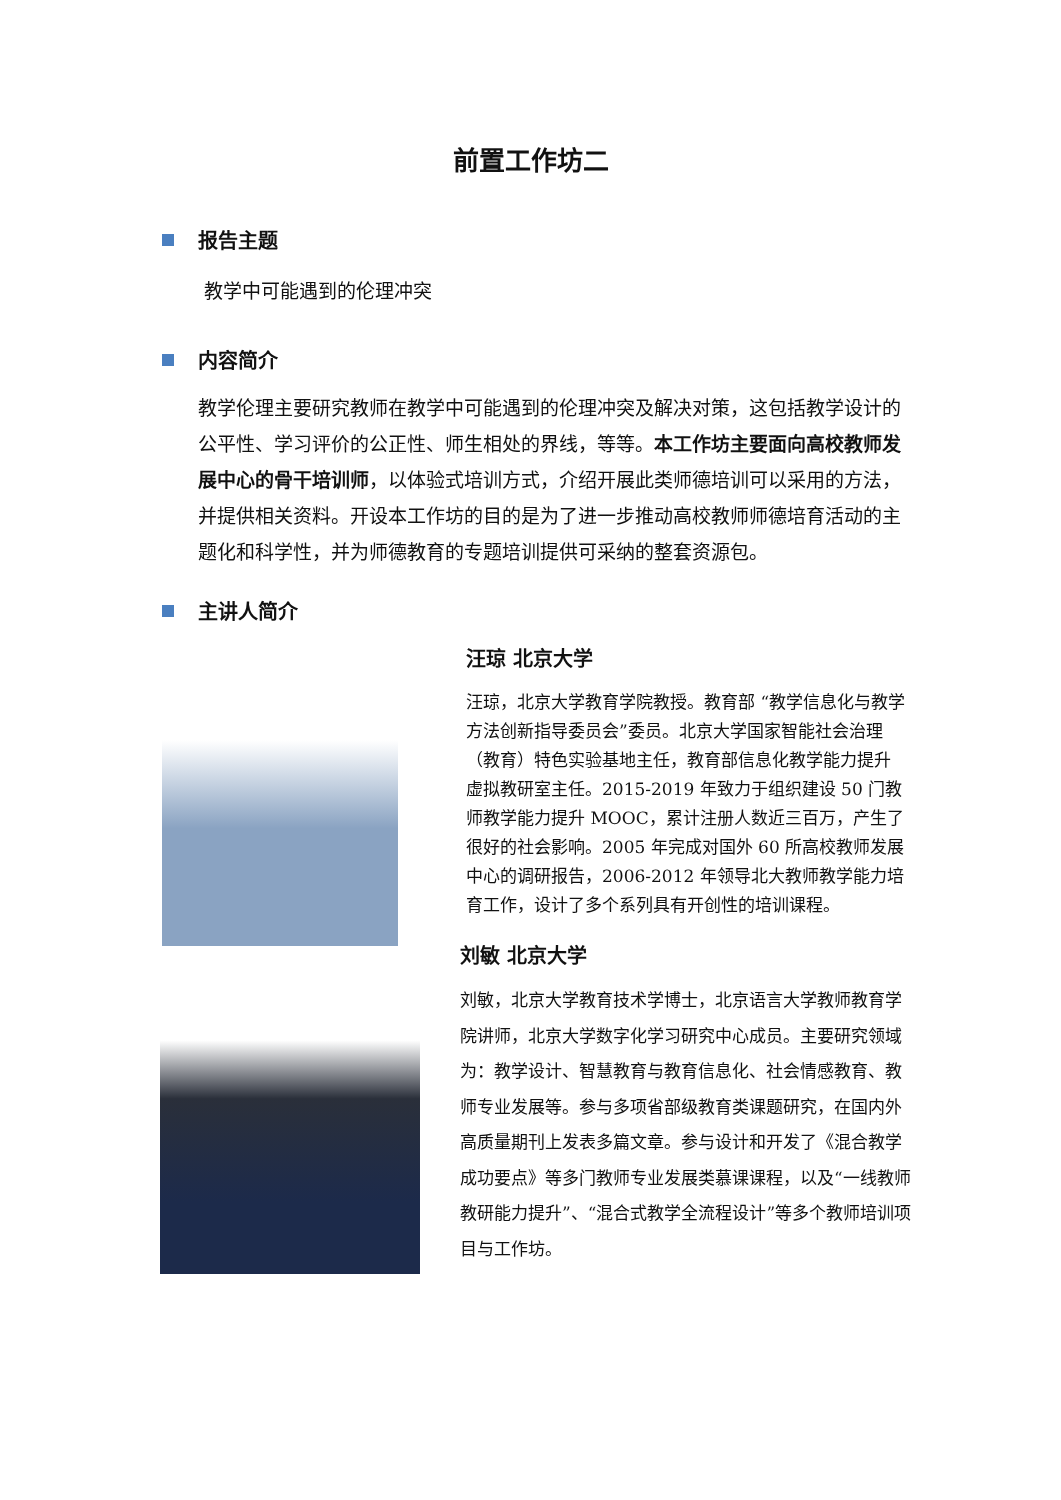前置工作坊二
报告主题
教学中可能遇到的伦理冲突
内容简介
教学伦理主要研究教师在教学中可能遇到的伦理冲突及解决对策，这包括教学设计的公平性、学习评价的公正性、师生相处的界线，等等。本工作坊主要面向高校教师发展中心的骨干培训师，以体验式培训方式，介绍开展此类师德培训可以采用的方法，并提供相关资料。开设本工作坊的目的是为了进一步推动高校教师师德培育活动的主题化和科学性，并为师德教育的专题培训提供可采纳的整套资源包。
主讲人简介
汪琼 北京大学
汪琼，北京大学教育学院教授。教育部 “教学信息化与教学方法创新指导委员会”委员。北京大学国家智能社会治理（教育）特色实验基地主任，教育部信息化教学能力提升虚拟教研室主任。2015-2019 年致力于组织建设 50 门教师教学能力提升 MOOC，累计注册人数近三百万，产生了很好的社会影响。2005 年完成对国外 60 所高校教师发展中心的调研报告，2006-2012 年领导北大教师教学能力培育工作，设计了多个系列具有开创性的培训课程。
刘敏 北京大学
刘敏，北京大学教育技术学博士，北京语言大学教师教育学院讲师，北京大学数字化学习研究中心成员。主要研究领域为：教学设计、智慧教育与教育信息化、社会情感教育、教师专业发展等。参与多项省部级教育类课题研究，在国内外高质量期刊上发表多篇文章。参与设计和开发了《混合教学成功要点》等多门教师专业发展类慕课课程，以及“一线教师教研能力提升”、“混合式教学全流程设计”等多个教师培训项目与工作坊。